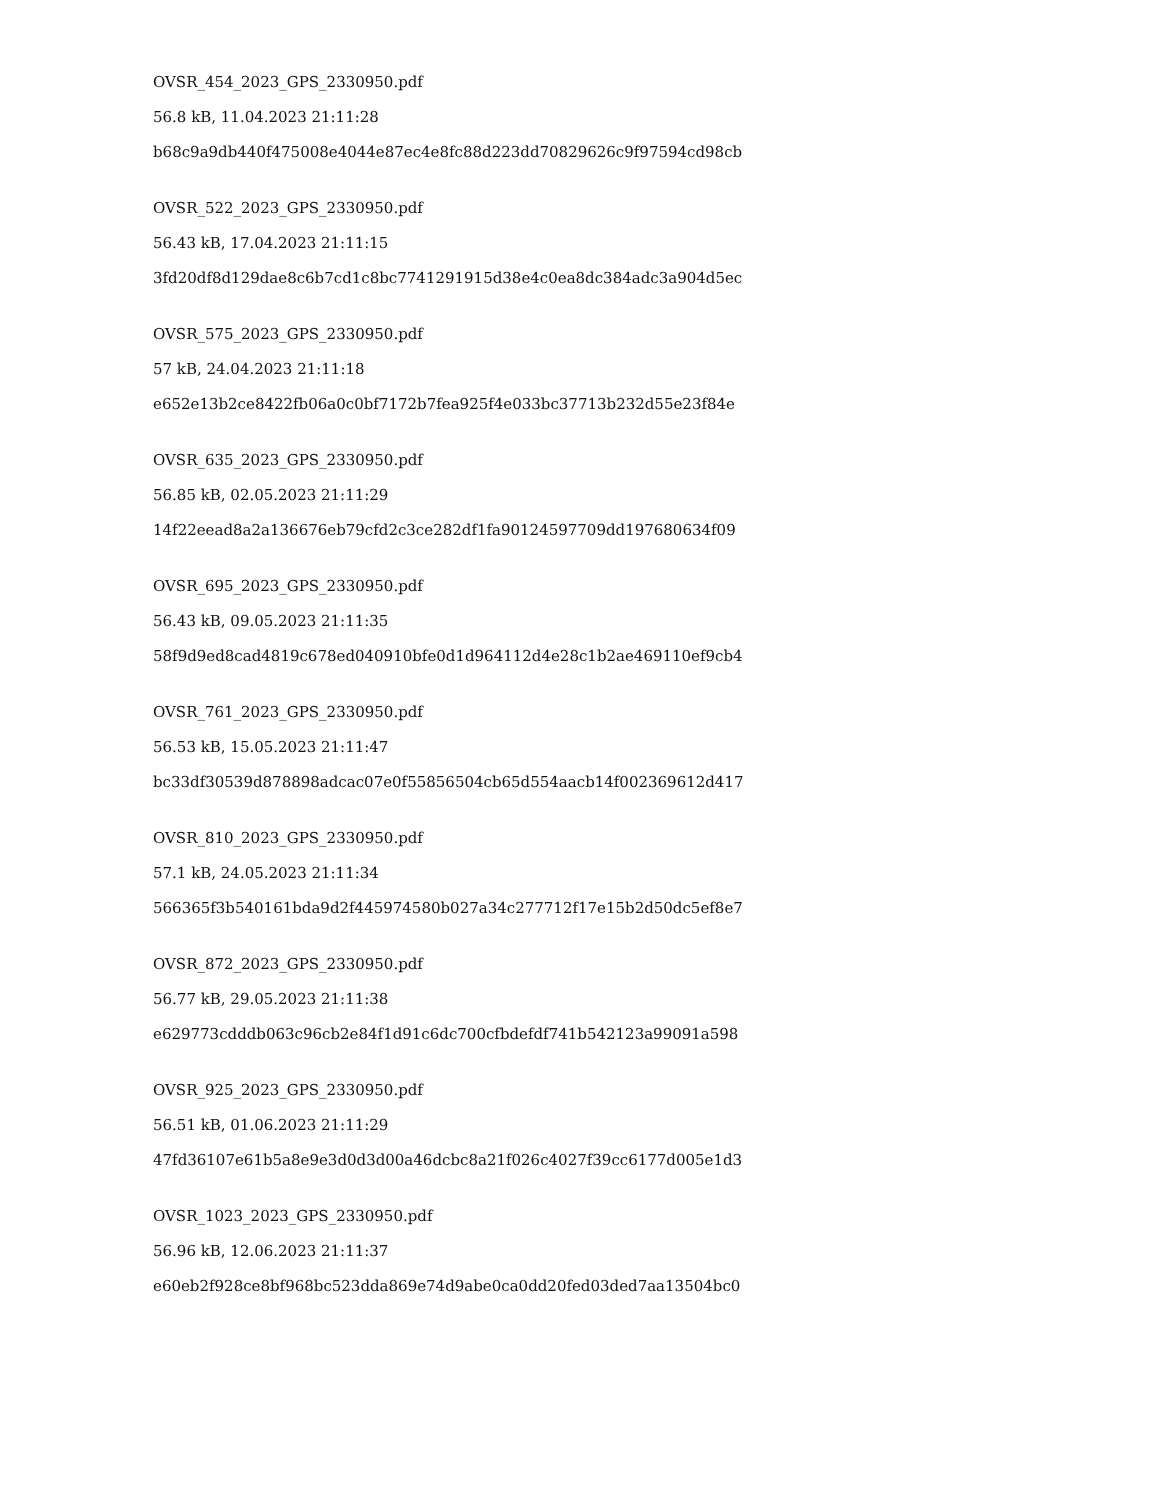OVSR_454_2023_GPS_2330950.pdf
56.8 kB, 11.04.2023 21:11:28
b68c9a9db440f475008e4044e87ec4e8fc88d223dd70829626c9f97594cd98cb
OVSR_522_2023_GPS_2330950.pdf
56.43 kB, 17.04.2023 21:11:15
3fd20df8d129dae8c6b7cd1c8bc7741291915d38e4c0ea8dc384adc3a904d5ec
OVSR_575_2023_GPS_2330950.pdf
57 kB, 24.04.2023 21:11:18
e652e13b2ce8422fb06a0c0bf7172b7fea925f4e033bc37713b232d55e23f84e
OVSR_635_2023_GPS_2330950.pdf
56.85 kB, 02.05.2023 21:11:29
14f22eead8a2a136676eb79cfd2c3ce282df1fa90124597709dd197680634f09
OVSR_695_2023_GPS_2330950.pdf
56.43 kB, 09.05.2023 21:11:35
58f9d9ed8cad4819c678ed040910bfe0d1d964112d4e28c1b2ae469110ef9cb4
OVSR_761_2023_GPS_2330950.pdf
56.53 kB, 15.05.2023 21:11:47
bc33df30539d878898adcac07e0f55856504cb65d554aacb14f002369612d417
OVSR_810_2023_GPS_2330950.pdf
57.1 kB, 24.05.2023 21:11:34
566365f3b540161bda9d2f445974580b027a34c277712f17e15b2d50dc5ef8e7
OVSR_872_2023_GPS_2330950.pdf
56.77 kB, 29.05.2023 21:11:38
e629773cdddb063c96cb2e84f1d91c6dc700cfbdefdf741b542123a99091a598
OVSR_925_2023_GPS_2330950.pdf
56.51 kB, 01.06.2023 21:11:29
47fd36107e61b5a8e9e3d0d3d00a46dcbc8a21f026c4027f39cc6177d005e1d3
OVSR_1023_2023_GPS_2330950.pdf
56.96 kB, 12.06.2023 21:11:37
e60eb2f928ce8bf968bc523dda869e74d9abe0ca0dd20fed03ded7aa13504bc0